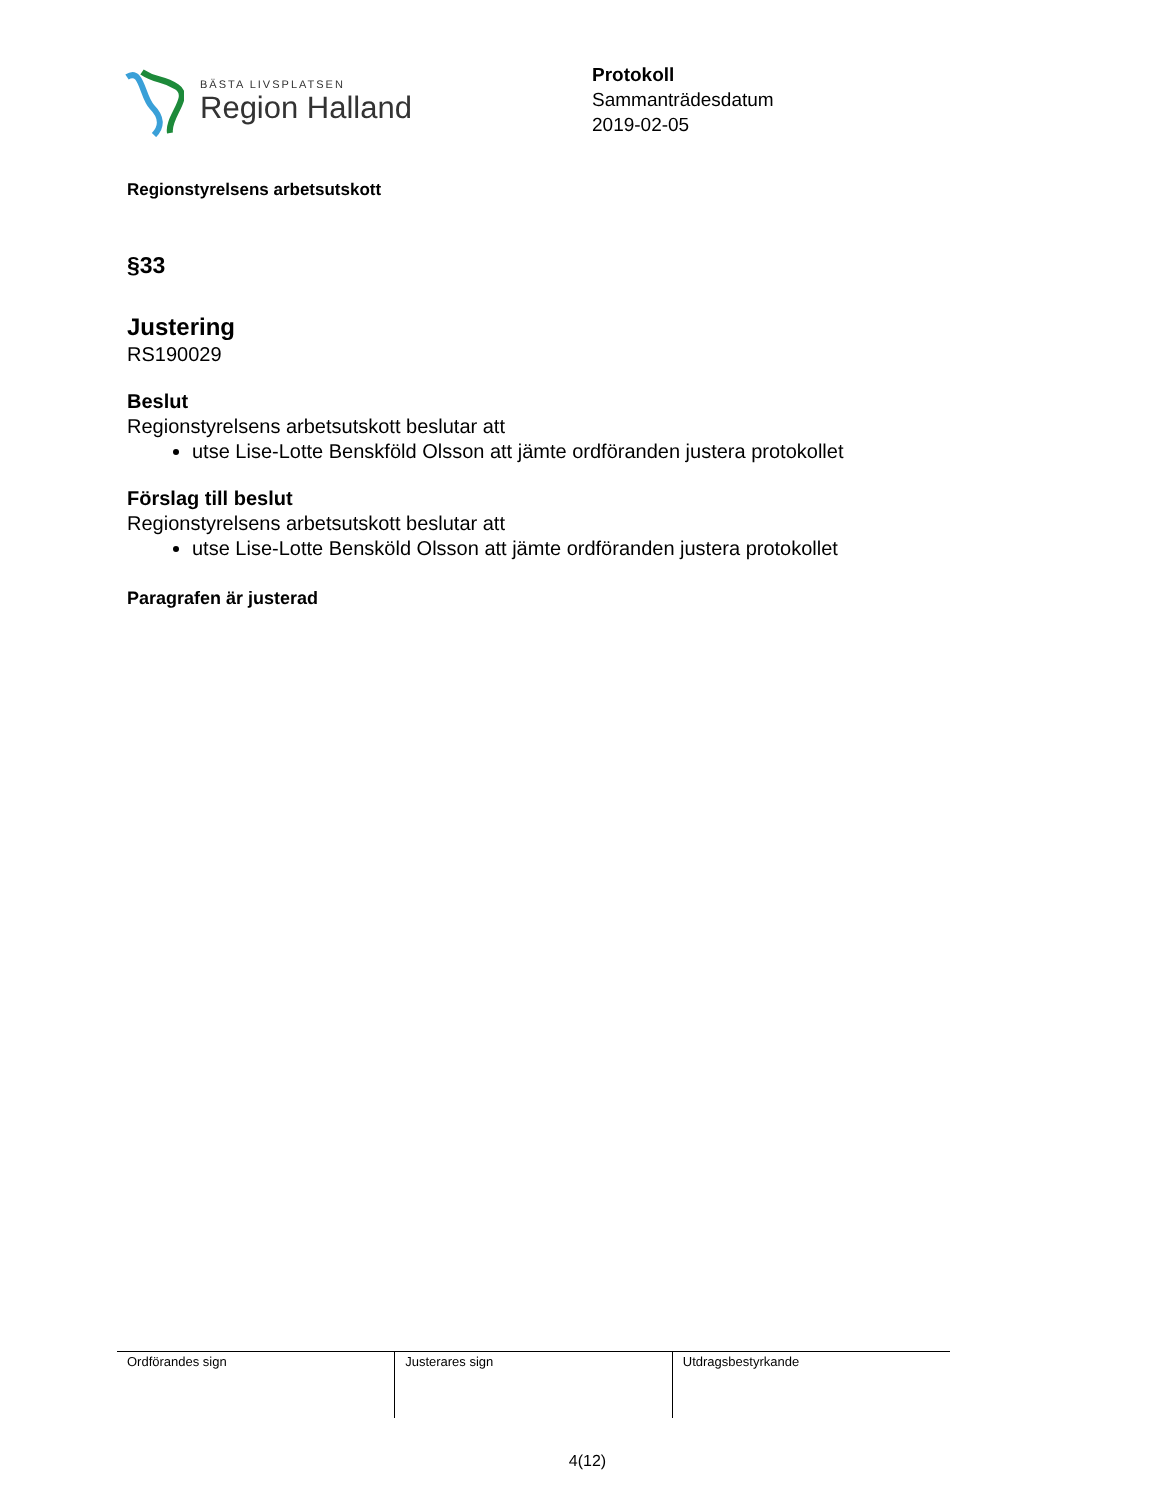BÄSTA LIVSPLATSEN
Region Halland
Protokoll
Sammanträdesdatum
2019-02-05
Regionstyrelsens arbetsutskott
§33
Justering
RS190029
Beslut
Regionstyrelsens arbetsutskott beslutar att
utse Lise-Lotte Benskföld Olsson att jämte ordföranden justera protokollet
Förslag till beslut
Regionstyrelsens arbetsutskott beslutar att
utse Lise-Lotte Bensköld Olsson att jämte ordföranden justera protokollet
Paragrafen är justerad
| Ordförandes sign | Justerares sign | Utdragsbestyrkande |
4(12)